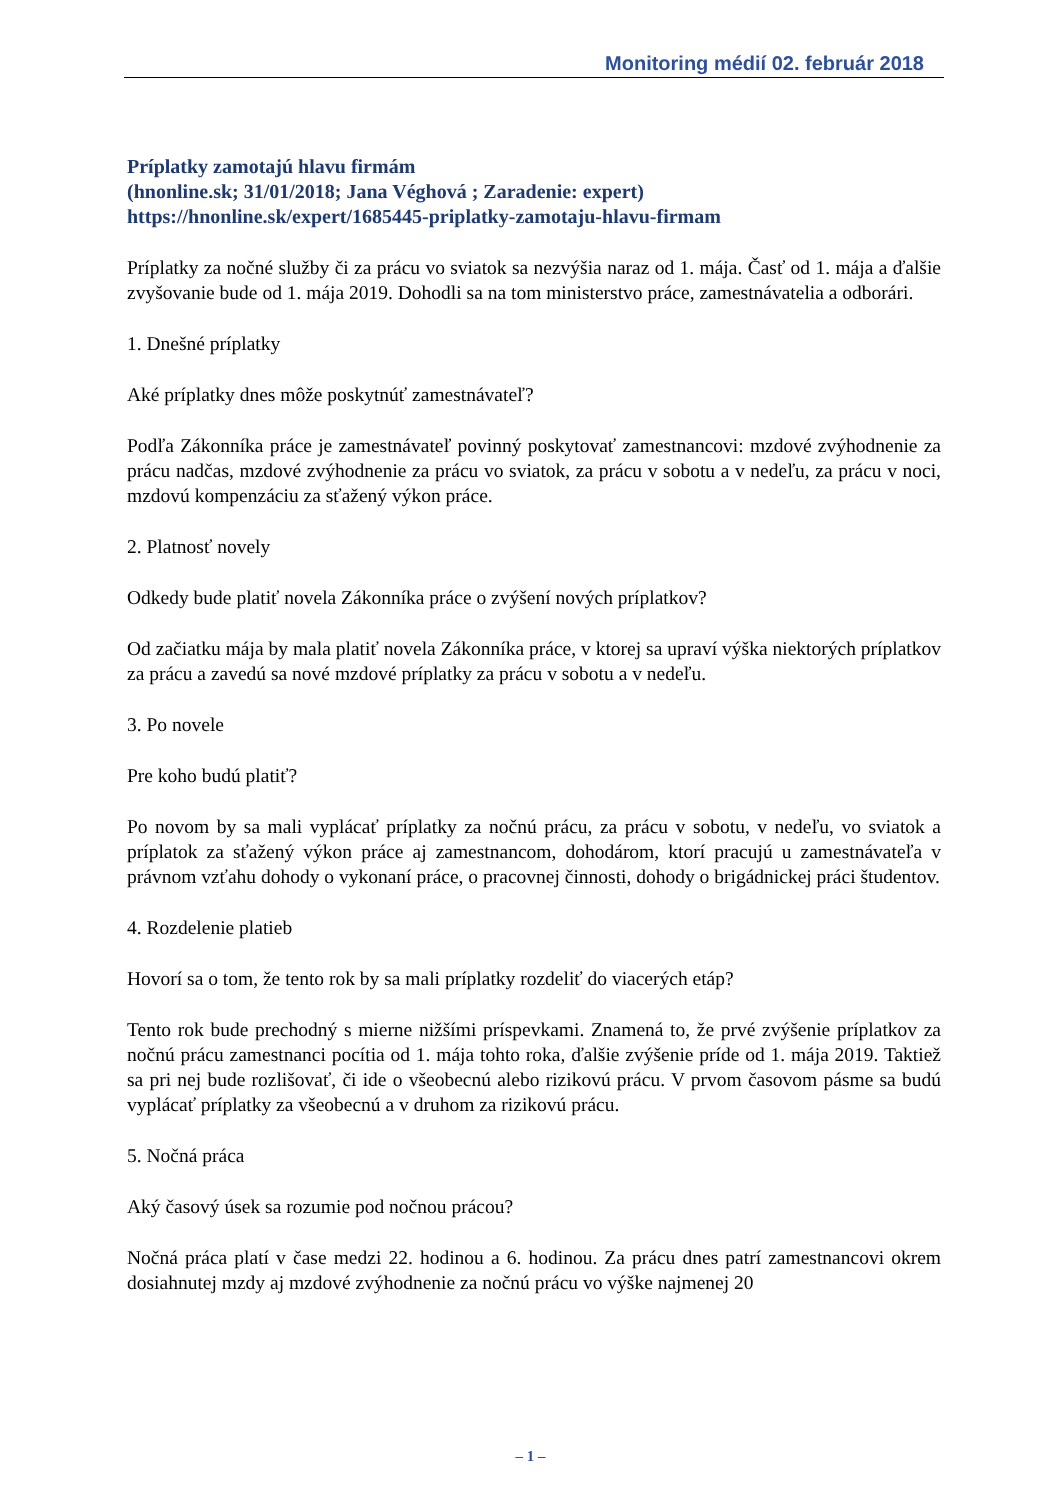Monitoring médií 02. február 2018
Príplatky zamotajú hlavu firmám
(hnonline.sk; 31/01/2018; Jana Véghová ; Zaradenie: expert)
https://hnonline.sk/expert/1685445-priplatky-zamotaju-hlavu-firmam
Príplatky za nočné služby či za prácu vo sviatok sa nezvýšia naraz od 1. mája. Časť od 1. mája a ďalšie zvyšovanie bude od 1. mája 2019. Dohodli sa na tom ministerstvo práce, zamestnávatelia a odborári.
1. Dnešné príplatky
Aké príplatky dnes môže poskytnúť zamestnávateľ?
Podľa Zákonníka práce je zamestnávateľ povinný poskytovať zamestnancovi: mzdové zvýhodnenie za prácu nadčas, mzdové zvýhodnenie za prácu vo sviatok, za prácu v sobotu a v nedeľu, za prácu v noci, mzdovú kompenzáciu za sťažený výkon práce.
2. Platnosť novely
Odkedy bude platiť novela Zákonníka práce o zvýšení nových príplatkov?
Od začiatku mája by mala platiť novela Zákonníka práce, v ktorej sa upraví výška niektorých príplatkov za prácu a zavedú sa nové mzdové príplatky za prácu v sobotu a v nedeľu.
3. Po novele
Pre koho budú platiť?
Po novom by sa mali vyplácať príplatky za nočnú prácu, za prácu v sobotu, v nedeľu, vo sviatok a príplatok za sťažený výkon práce aj zamestnancom, dohodárom, ktorí pracujú u zamestnávateľa v právnom vzťahu dohody o vykonaní práce, o pracovnej činnosti, dohody o brigádnickej práci študentov.
4. Rozdelenie platieb
Hovorí sa o tom, že tento rok by sa mali príplatky rozdeliť do viacerých etáp?
Tento rok bude prechodný s mierne nižšími príspevkami. Znamená to, že prvé zvýšenie príplatkov za nočnú prácu zamestnanci pocítia od 1. mája tohto roka, ďalšie zvýšenie príde od 1. mája 2019. Taktiež sa pri nej bude rozlišovať, či ide o všeobecnú alebo rizikovú prácu. V prvom časovom pásme sa budú vyplácať príplatky za všeobecnú a v druhom za rizikovú prácu.
5. Nočná práca
Aký časový úsek sa rozumie pod nočnou prácou?
Nočná práca platí v čase medzi 22. hodinou a 6. hodinou. Za prácu dnes patrí zamestnancovi okrem dosiahnutej mzdy aj mzdové zvýhodnenie za nočnú prácu vo výške najmenej 20
– 1 –